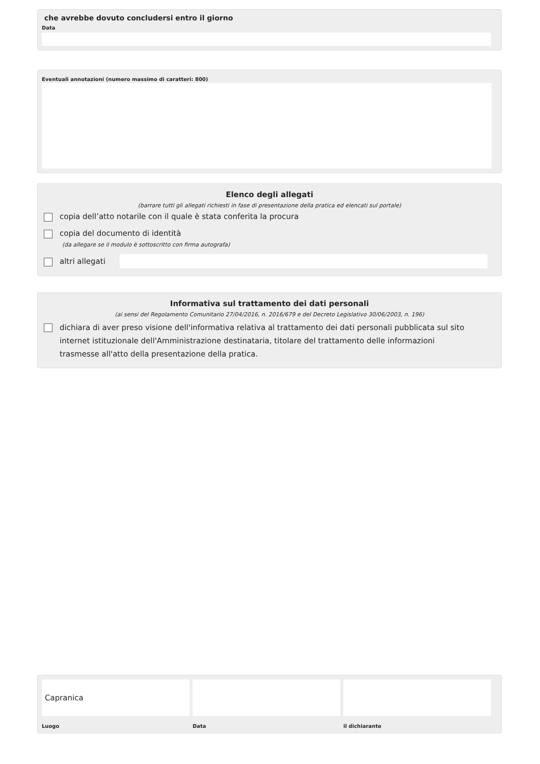che avrebbe dovuto concludersi entro il giorno
Data
Eventuali annotazioni (numero massimo di caratteri: 800)
Elenco degli allegati
(barrare tutti gli allegati richiesti in fase di presentazione della pratica ed elencati sul portale)
copia dell’atto notarile con il quale è stata conferita la procura
copia del documento di identità
(da allegare se il modulo è sottoscritto con firma autografa)
altri allegati
Informativa sul trattamento dei dati personali
(ai sensi del Regolamento Comunitario 27/04/2016, n. 2016/679 e del Decreto Legislativo 30/06/2003, n. 196)
dichiara di aver preso visione dell'informativa relativa al trattamento dei dati personali pubblicata sul sito internet istituzionale dell'Amministrazione destinataria, titolare del trattamento delle informazioni trasmesse all'atto della presentazione della pratica.
Capranica
Luogo Data il dichiarante